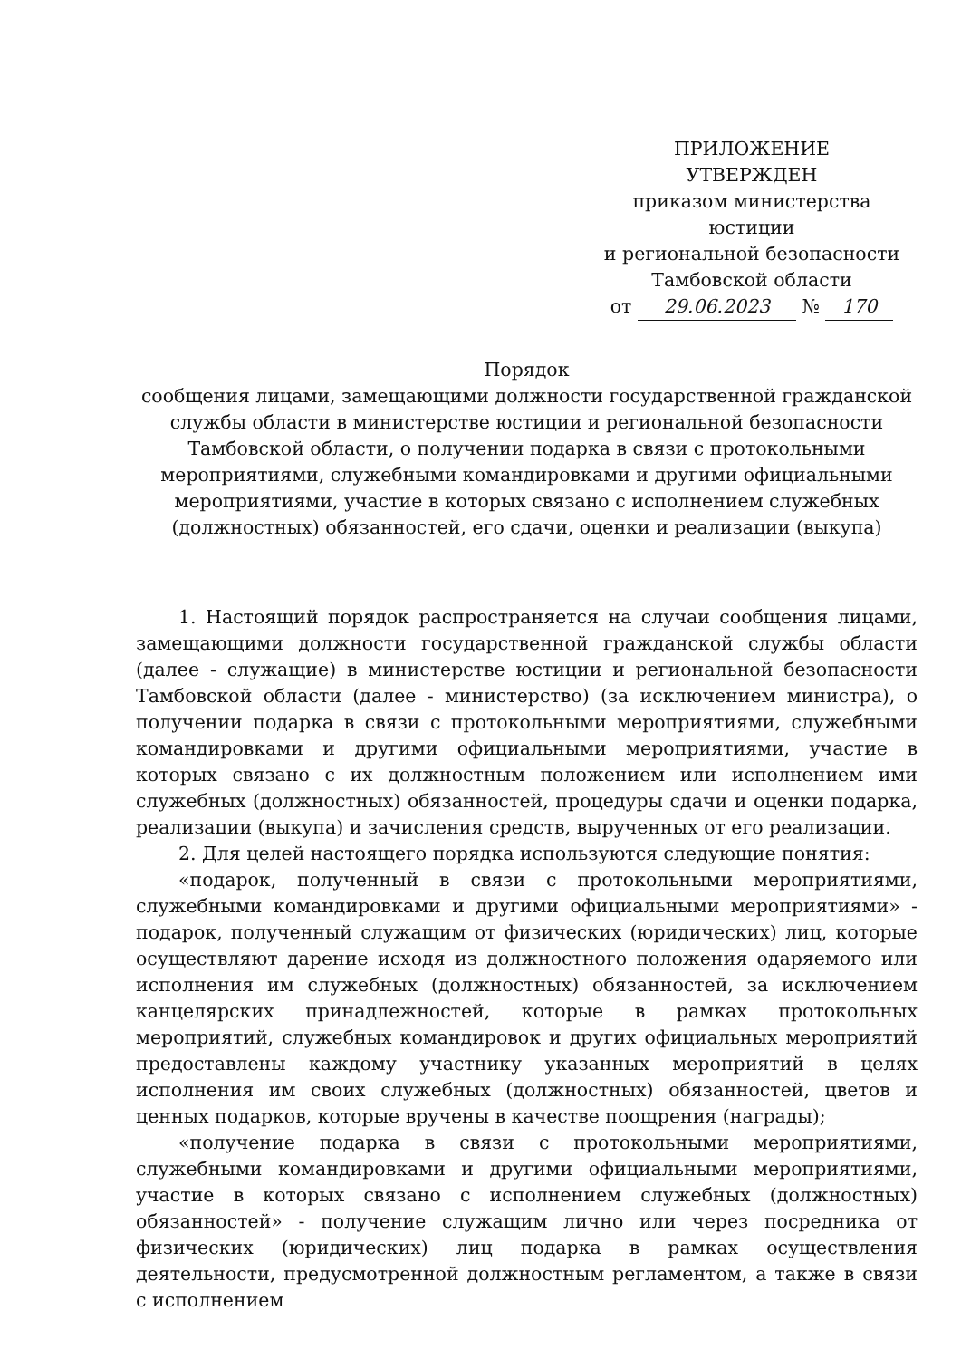ПРИЛОЖЕНИЕ
УТВЕРЖДЕН
приказом министерства юстиции
и региональной безопасности
Тамбовской области
от 29.06.2023 № 170
Порядок
сообщения лицами, замещающими должности государственной гражданской службы области в министерстве юстиции и региональной безопасности Тамбовской области, о получении подарка в связи с протокольными мероприятиями, служебными командировками и другими официальными мероприятиями, участие в которых связано с исполнением служебных (должностных) обязанностей, его сдачи, оценки и реализации (выкупа)
1. Настоящий порядок распространяется на случаи сообщения лицами, замещающими должности государственной гражданской службы области (далее - служащие) в министерстве юстиции и региональной безопасности Тамбовской области (далее - министерство) (за исключением министра), о получении подарка в связи с протокольными мероприятиями, служебными командировками и другими официальными мероприятиями, участие в которых связано с их должностным положением или исполнением ими служебных (должностных) обязанностей, процедуры сдачи и оценки подарка, реализации (выкупа) и зачисления средств, вырученных от его реализации.
2. Для целей настоящего порядка используются следующие понятия:
«подарок, полученный в связи с протокольными мероприятиями, служебными командировками и другими официальными мероприятиями» - подарок, полученный служащим от физических (юридических) лиц, которые осуществляют дарение исходя из должностного положения одаряемого или исполнения им служебных (должностных) обязанностей, за исключением канцелярских принадлежностей, которые в рамках протокольных мероприятий, служебных командировок и других официальных мероприятий предоставлены каждому участнику указанных мероприятий в целях исполнения им своих служебных (должностных) обязанностей, цветов и ценных подарков, которые вручены в качестве поощрения (награды);
«получение подарка в связи с протокольными мероприятиями, служебными командировками и другими официальными мероприятиями, участие в которых связано с исполнением служебных (должностных) обязанностей» - получение служащим лично или через посредника от физических (юридических) лиц подарка в рамках осуществления деятельности, предусмотренной должностным регламентом, а также в связи с исполнением